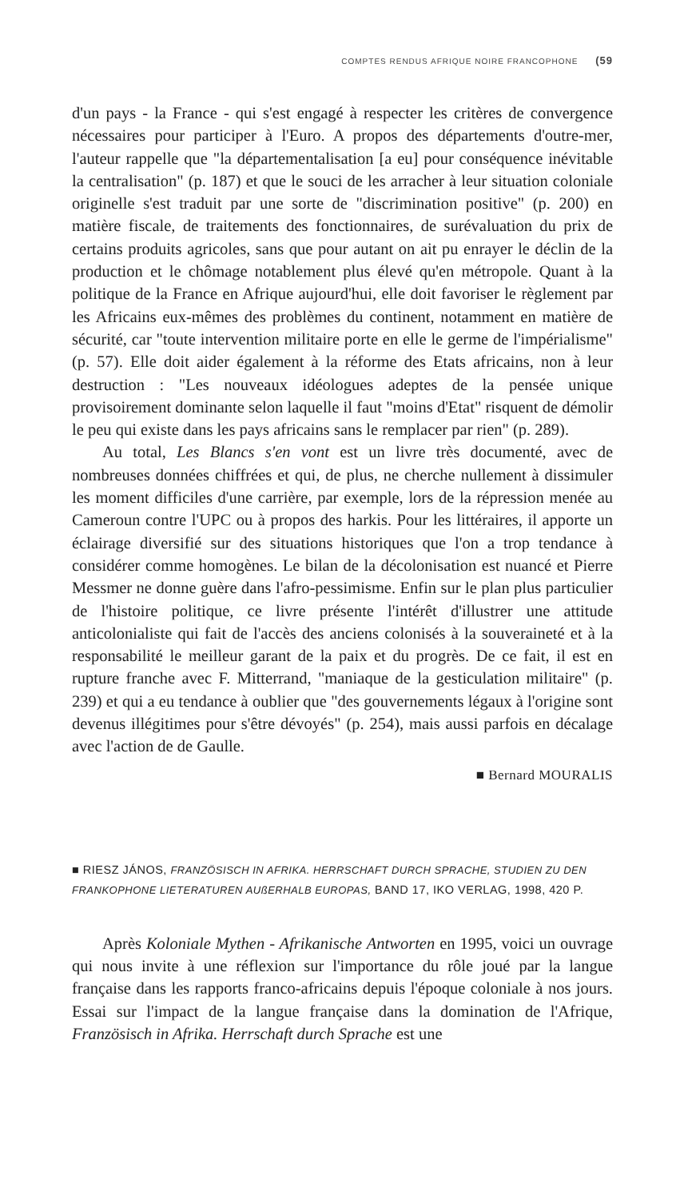COMPTES RENDUS AFRIQUE NOIRE FRANCOPHONE (59
d'un pays - la France - qui s'est engagé à respecter les critères de convergence nécessaires pour participer à l'Euro. A propos des départements d'outre-mer, l'auteur rappelle que "la départementalisation [a eu] pour conséquence inévitable la centralisation" (p. 187) et que le souci de les arracher à leur situation coloniale originelle s'est traduit par une sorte de "discrimination positive" (p. 200) en matière fiscale, de traitements des fonctionnaires, de surévaluation du prix de certains produits agricoles, sans que pour autant on ait pu enrayer le déclin de la production et le chômage notablement plus élevé qu'en métropole. Quant à la politique de la France en Afrique aujourd'hui, elle doit favoriser le règlement par les Africains eux-mêmes des problèmes du continent, notamment en matière de sécurité, car "toute intervention militaire porte en elle le germe de l'impérialisme" (p. 57). Elle doit aider également à la réforme des Etats africains, non à leur destruction : "Les nouveaux idéologues adeptes de la pensée unique provisoirement dominante selon laquelle il faut "moins d'Etat" risquent de démolir le peu qui existe dans les pays africains sans le remplacer par rien" (p. 289).
Au total, Les Blancs s'en vont est un livre très documenté, avec de nombreuses données chiffrées et qui, de plus, ne cherche nullement à dissimuler les moment difficiles d'une carrière, par exemple, lors de la répression menée au Cameroun contre l'UPC ou à propos des harkis. Pour les littéraires, il apporte un éclairage diversifié sur des situations historiques que l'on a trop tendance à considérer comme homogènes. Le bilan de la décolonisation est nuancé et Pierre Messmer ne donne guère dans l'afro-pessimisme. Enfin sur le plan plus particulier de l'histoire politique, ce livre présente l'intérêt d'illustrer une attitude anticolonialiste qui fait de l'accès des anciens colonisés à la souveraineté et à la responsabilité le meilleur garant de la paix et du progrès. De ce fait, il est en rupture franche avec F. Mitterrand, "maniaque de la gesticulation militaire" (p. 239) et qui a eu tendance à oublier que "des gouvernements légaux à l'origine sont devenus illégitimes pour s'être dévoyés" (p. 254), mais aussi parfois en décalage avec l'action de de Gaulle.
■ Bernard MOURALIS
■ RIESZ JÁNOS, FRANZÖSISCH IN AFRIKA. HERRSCHAFT DURCH SPRACHE, STUDIEN ZU DEN FRANKOPHONE LIETERATUREN AUßERHALB EUROPAS, BAND 17, IKO VERLAG, 1998, 420 P.
Après Koloniale Mythen - Afrikanische Antworten en 1995, voici un ouvrage qui nous invite à une réflexion sur l'importance du rôle joué par la langue française dans les rapports franco-africains depuis l'époque coloniale à nos jours. Essai sur l'impact de la langue française dans la domination de l'Afrique, Französisch in Afrika. Herrschaft durch Sprache est une